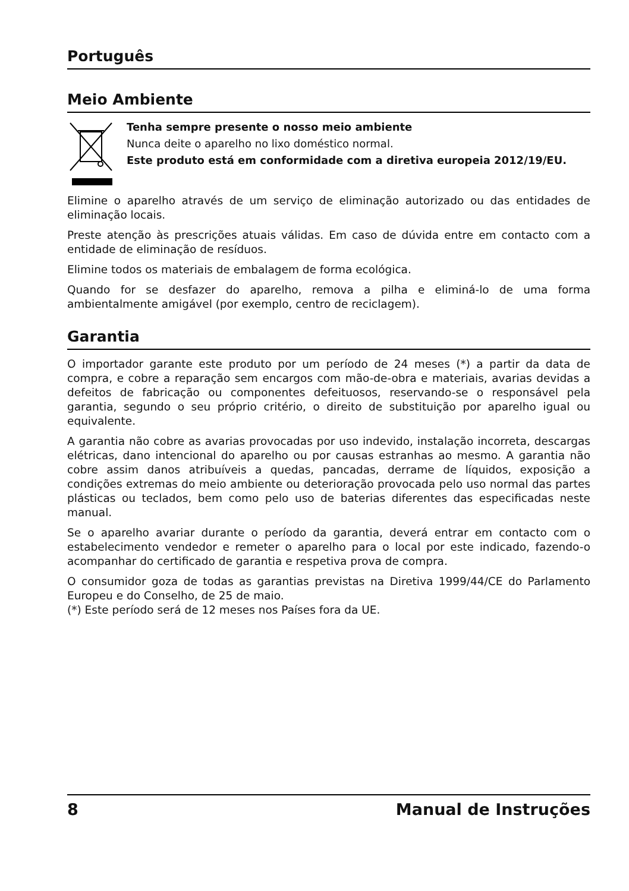Português
Meio Ambiente
Tenha sempre presente o nosso meio ambiente
Nunca deite o aparelho no lixo doméstico normal.
Este produto está em conformidade com a diretiva europeia 2012/19/EU.
Elimine o aparelho através de um serviço de eliminação autorizado ou das entidades de eliminação locais.
Preste atenção às prescrições atuais válidas. Em caso de dúvida entre em contacto com a entidade de eliminação de resíduos.
Elimine todos os materiais de embalagem de forma ecológica.
Quando for se desfazer do aparelho, remova a pilha e eliminá-lo de uma forma ambientalmente amigável (por exemplo, centro de reciclagem).
Garantia
O importador garante este produto por um período de 24 meses (*) a partir da data de compra, e cobre a reparação sem encargos com mão-de-obra e materiais, avarias devidas a defeitos de fabricação ou componentes defeituosos, reservando-se o responsável pela garantia, segundo o seu próprio critério, o direito de substituição por aparelho igual ou equivalente.
A garantia não cobre as avarias provocadas por uso indevido, instalação incorreta, descargas elétricas, dano intencional do aparelho ou por causas estranhas ao mesmo. A garantia não cobre assim danos atribuíveis a quedas, pancadas, derrame de líquidos, exposição a condições extremas do meio ambiente ou deterioração provocada pelo uso normal das partes plásticas ou teclados, bem como pelo uso de baterias diferentes das especificadas neste manual.
Se o aparelho avariar durante o período da garantia, deverá entrar em contacto com o estabelecimento vendedor e remeter o aparelho para o local por este indicado, fazendo-o acompanhar do certificado de garantia e respetiva prova de compra.
O consumidor goza de todas as garantias previstas na Diretiva 1999/44/CE do Parlamento Europeu e do Conselho, de 25 de maio.
(*) Este período será de 12 meses nos Países fora da UE.
8 Manual de Instruções